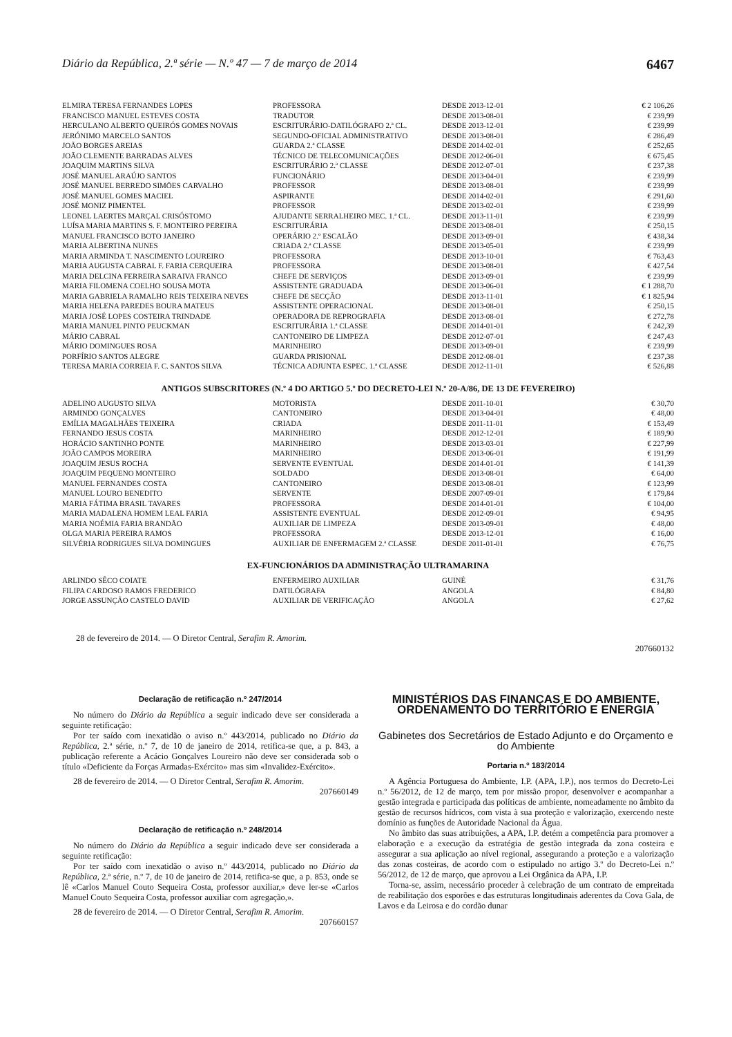Diário da República, 2.ª série — N.º 47 — 7 de março de 2014 6467
| ELMIRA TERESA FERNANDES LOPES | PROFESSORA | DESDE 2013-12-01 | € 2 106,26 |
| FRANCISCO MANUEL ESTEVES COSTA | TRADUTOR | DESDE 2013-08-01 | € 239,99 |
| HERCULANO ALBERTO QUEIRÓS GOMES NOVAIS | ESCRITURÁRIO-DATILÓGRAFO 2.ª CL. | DESDE 2013-12-01 | € 239,99 |
| JERÓNIMO MARCELO SANTOS | SEGUNDO-OFICIAL ADMINISTRATIVO | DESDE 2013-08-01 | € 286,49 |
| JOÃO BORGES AREIAS | GUARDA 2.ª CLASSE | DESDE 2014-02-01 | € 252,65 |
| JOÃO CLEMENTE BARRADAS ALVES | TÉCNICO DE TELECOMUNICAÇÕES | DESDE 2012-06-01 | € 675,45 |
| JOAQUIM MARTINS SILVA | ESCRITURÁRIO 2.ª CLASSE | DESDE 2012-07-01 | € 237,38 |
| JOSÉ MANUEL ARAÚJO SANTOS | FUNCIONÁRIO | DESDE 2013-04-01 | € 239,99 |
| JOSÉ MANUEL BERREDO SIMÕES CARVALHO | PROFESSOR | DESDE 2013-08-01 | € 239,99 |
| JOSÉ MANUEL GOMES MACIEL | ASPIRANTE | DESDE 2014-02-01 | € 291,60 |
| JOSÉ MONIZ PIMENTEL | PROFESSOR | DESDE 2013-02-01 | € 239,99 |
| LEONEL LAERTES MARÇAL CRISÓSTOMO | AJUDANTE SERRALHEIRO MEC. 1.ª CL. | DESDE 2013-11-01 | € 239,99 |
| LUÍSA MARIA MARTINS S. F. MONTEIRO PEREIRA | ESCRITURÁRIA | DESDE 2013-08-01 | € 250,15 |
| MANUEL FRANCISCO BOTO JANEIRO | OPERÁRIO 2.º ESCALÃO | DESDE 2013-09-01 | € 438,34 |
| MARIA ALBERTINA NUNES | CRIADA 2.ª CLASSE | DESDE 2013-05-01 | € 239,99 |
| MARIA ARMINDA T. NASCIMENTO LOUREIRO | PROFESSORA | DESDE 2013-10-01 | € 763,43 |
| MARIA AUGUSTA CABRAL F. FARIA CERQUEIRA | PROFESSORA | DESDE 2013-08-01 | € 427,54 |
| MARIA DELCINA FERREIRA SARAIVA FRANCO | CHEFE DE SERVIÇOS | DESDE 2013-09-01 | € 239,99 |
| MARIA FILOMENA COELHO SOUSA MOTA | ASSISTENTE GRADUADA | DESDE 2013-06-01 | € 1 288,70 |
| MARIA GABRIELA RAMALHO REIS TEIXEIRA NEVES | CHEFE DE SECÇÃO | DESDE 2013-11-01 | € 1 825,94 |
| MARIA HELENA PAREDES BOURA MATEUS | ASSISTENTE OPERACIONAL | DESDE 2013-08-01 | € 250,15 |
| MARIA JOSÉ LOPES COSTEIRA TRINDADE | OPERADORA DE REPROGRAFIA | DESDE 2013-08-01 | € 272,78 |
| MARIA MANUEL PINTO PEUCKMAN | ESCRITURÁRIA 1.ª CLASSE | DESDE 2014-01-01 | € 242,39 |
| MÁRIO CABRAL | CANTONEIRO DE LIMPEZA | DESDE 2012-07-01 | € 247,43 |
| MÁRIO DOMINGUES ROSA | MARINHEIRO | DESDE 2013-09-01 | € 239,99 |
| PORFÍRIO SANTOS ALEGRE | GUARDA PRISIONAL | DESDE 2012-08-01 | € 237,38 |
| TERESA MARIA CORREIA F. C. SANTOS SILVA | TÉCNICA ADJUNTA ESPEC. 1.ª CLASSE | DESDE 2012-11-01 | € 526,88 |
ANTIGOS SUBSCRITORES (N.º 4 DO ARTIGO 5.º DO DECRETO-LEI N.º 20-A/86, DE 13 DE FEVEREIRO)
| ADELINO AUGUSTO SILVA | MOTORISTA | DESDE 2011-10-01 | € 30,70 |
| ARMINDO GONÇALVES | CANTONEIRO | DESDE 2013-04-01 | € 48,00 |
| EMÍLIA MAGALHÃES TEIXEIRA | CRIADA | DESDE 2011-11-01 | € 153,49 |
| FERNANDO JESUS COSTA | MARINHEIRO | DESDE 2012-12-01 | € 189,90 |
| HORÁCIO SANTINHO PONTE | MARINHEIRO | DESDE 2013-03-01 | € 227,99 |
| JOÃO CAMPOS MOREIRA | MARINHEIRO | DESDE 2013-06-01 | € 191,99 |
| JOAQUIM JESUS ROCHA | SERVENTE EVENTUAL | DESDE 2014-01-01 | € 141,39 |
| JOAQUIM PEQUENO MONTEIRO | SOLDADO | DESDE 2013-08-01 | € 64,00 |
| MANUEL FERNANDES COSTA | CANTONEIRO | DESDE 2013-08-01 | € 123,99 |
| MANUEL LOURO BENEDITO | SERVENTE | DESDE 2007-09-01 | € 179,84 |
| MARIA FÁTIMA BRASIL TAVARES | PROFESSORA | DESDE 2014-01-01 | € 104,00 |
| MARIA MADALENA HOMEM LEAL FARIA | ASSISTENTE EVENTUAL | DESDE 2012-09-01 | € 94,95 |
| MARIA NOÉMIA FARIA BRANDÃO | AUXILIAR DE LIMPEZA | DESDE 2013-09-01 | € 48,00 |
| OLGA MARIA PEREIRA RAMOS | PROFESSORA | DESDE 2013-12-01 | € 16,00 |
| SILVÉRIA RODRIGUES SILVA DOMINGUES | AUXILIAR DE ENFERMAGEM 2.ª CLASSE | DESDE 2011-01-01 | € 76,75 |
EX-FUNCIONÁRIOS DA ADMINISTRAÇÃO ULTRAMARINA
| ARLINDO SÊCO COIATE | ENFERMEIRO AUXILIAR | GUINÉ | € 31,76 |
| FILIPA CARDOSO RAMOS FREDERICO | DATILÓGRAFA | ANGOLA | € 84,80 |
| JORGE ASSUNÇÃO CASTELO DAVID | AUXILIAR DE VERIFICAÇÃO | ANGOLA | € 27,62 |
28 de fevereiro de 2014. — O Diretor Central, Serafim R. Amorim.
207660132
Declaração de retificação n.º 247/2014
No número do Diário da República a seguir indicado deve ser considerada a seguinte retificação:
Por ter saído com inexatidão o aviso n.º 443/2014, publicado no Diário da República, 2.ª série, n.º 7, de 10 de janeiro de 2014, retifica-se que, a p. 843, a publicação referente a Acácio Gonçalves Loureiro não deve ser considerada sob o título «Deficiente da Forças Armadas-Exército» mas sim «Invalidez-Exército».
28 de fevereiro de 2014. — O Diretor Central, Serafim R. Amorim.
207660149
Declaração de retificação n.º 248/2014
No número do Diário da República a seguir indicado deve ser considerada a seguinte retificação:
Por ter saído com inexatidão o aviso n.º 443/2014, publicado no Diário da República, 2.ª série, n.º 7, de 10 de janeiro de 2014, retifica-se que, a p. 853, onde se lê «Carlos Manuel Couto Sequeira Costa, professor auxiliar,» deve ler-se «Carlos Manuel Couto Sequeira Costa, professor auxiliar com agregação,».
28 de fevereiro de 2014. — O Diretor Central, Serafim R. Amorim.
207660157
MINISTÉRIOS DAS FINANÇAS E DO AMBIENTE, ORDENAMENTO DO TERRITÓRIO E ENERGIA
Gabinetes dos Secretários de Estado Adjunto e do Orçamento e do Ambiente
Portaria n.º 183/2014
A Agência Portuguesa do Ambiente, I.P. (APA, I.P.), nos termos do Decreto-Lei n.º 56/2012, de 12 de março, tem por missão propor, desenvolver e acompanhar a gestão integrada e participada das políticas de ambiente, nomeadamente no âmbito da gestão de recursos hídricos, com vista à sua proteção e valorização, exercendo neste domínio as funções de Autoridade Nacional da Água.
No âmbito das suas atribuições, a APA, I.P. detém a competência para promover a elaboração e a execução da estratégia de gestão integrada da zona costeira e assegurar a sua aplicação ao nível regional, assegurando a proteção e a valorização das zonas costeiras, de acordo com o estipulado no artigo 3.º do Decreto-Lei n.º 56/2012, de 12 de março, que aprovou a Lei Orgânica da APA, I.P.
Torna-se, assim, necessário proceder à celebração de um contrato de empreitada de reabilitação dos esporões e das estruturas longitudinais aderentes da Cova Gala, de Lavos e da Leirosa e do cordão dunar